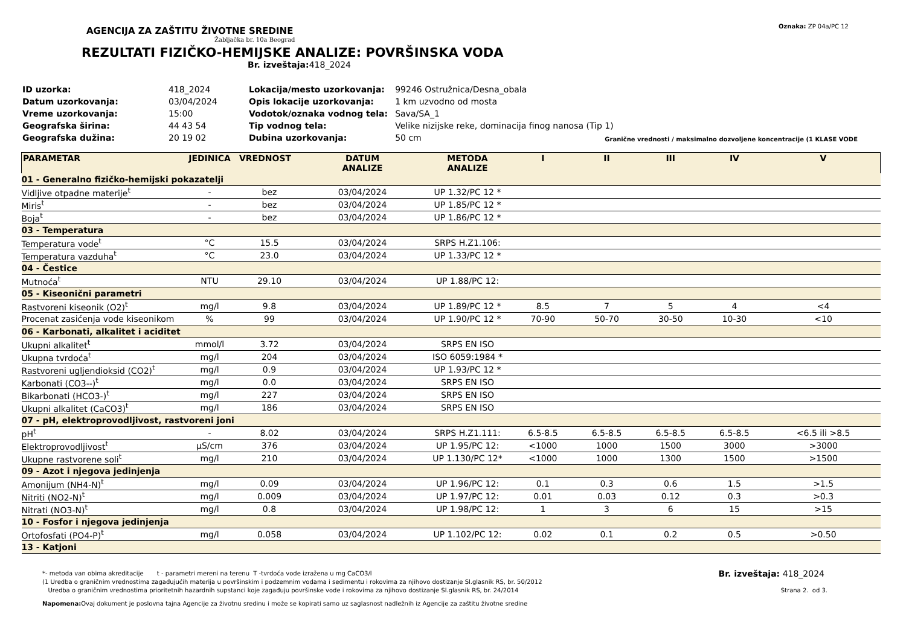AGENCIJA ZA ZAŠTITU ŽIVOTNE SREDINE
Žabljačka br. 10a Beograd
REZULTATI FIZIČKO-HEMIJSKE ANALIZE: POVRŠINSKA VODA
Br. izveštaja: 418_2024
Oznaka: ZP 04a/PC 12
| ID uzorka: | 418_2024 |
| Datum uzorkovanja: | 03/04/2024 |
| Vreme uzorkovanja: | 15:00 |
| Geografska širina: | 44 43 54 |
| Geografska dužina: | 20 19 02 |
| Lokacija/mesto uzorkovanja: | 99246 Ostružnica/Desna_obala |
| Opis lokacije uzorkovanja: | 1 km uzvodno od mosta |
| Vodotok/oznaka vodnog tela: | Sava/SA_1 |
| Tip vodnog tela: | Velike nizijske reke, dominacija finog nanosa (Tip 1) |
| Dubina uzorkovanja: | 50 cm |
Granične vrednosti / maksimalno dozvoljene koncentracije (1 KLASE VODE
| PARAMETAR | JEDINICA | VREDNOST | DATUM ANALIZE | METODA ANALIZE | I | II | III | IV | V |
| --- | --- | --- | --- | --- | --- | --- | --- | --- | --- |
| 01 - Generalno fizičko-hemijski pokazatelji | | | | | | | | | |
| Vidljive otpadne materije<sup>t</sup> | - | bez | 03/04/2024 | UP 1.32/PC 12 * | | | | | |
| Miris<sup>t</sup> | - | bez | 03/04/2024 | UP 1.85/PC 12 * | | | | | |
| Boja<sup>t</sup> | - | bez | 03/04/2024 | UP 1.86/PC 12 * | | | | | |
| 03 - Temperatura | | | | | | | | | |
| Temperatura vode<sup>t</sup> | °C | 15.5 | 03/04/2024 | SRPS H.Z1.106: | | | | | |
| Temperatura vazduha<sup>t</sup> | °C | 23.0 | 03/04/2024 | UP 1.33/PC 12 * | | | | | |
| 04 - Čestice | | | | | | | | | |
| Mutnoća<sup>t</sup> | NTU | 29.10 | 03/04/2024 | UP 1.88/PC 12: | | | | | |
| 05 - Kiseonični parametri | | | | | | | | | |
| Rastvoreni kiseonik (O2)<sup>t</sup> | mg/l | 9.8 | 03/04/2024 | UP 1.89/PC 12 * | 8.5 | 7 | 5 | 4 | <4 |
| Procenat zasićenja vode kiseonikom | % | 99 | 03/04/2024 | UP 1.90/PC 12 * | 70-90 | 50-70 | 30-50 | 10-30 | <10 |
| 06 - Karbonati, alkalitet i aciditet | | | | | | | | | |
| Ukupni alkalitet<sup>t</sup> | mmol/l | 3.72 | 03/04/2024 | SRPS EN ISO | | | | | |
| Ukupna tvrdoća<sup>t</sup> | mg/l | 204 | 03/04/2024 | ISO 6059:1984 * | | | | | |
| Rastvoreni ugljendioksid (CO2)<sup>t</sup> | mg/l | 0.9 | 03/04/2024 | UP 1.93/PC 12 * | | | | | |
| Karbonati (CO3--)<sup>t</sup> | mg/l | 0.0 | 03/04/2024 | SRPS EN ISO | | | | | |
| Bikarbonati (HCO3-)<sup>t</sup> | mg/l | 227 | 03/04/2024 | SRPS EN ISO | | | | | |
| Ukupni alkalitet (CaCO3)<sup>t</sup> | mg/l | 186 | 03/04/2024 | SRPS EN ISO | | | | | |
| 07 - pH, elektroprovodljivost, rastvoreni joni | | | | | | | | | |
| pH<sup>t</sup> | - | 8.02 | 03/04/2024 | SRPS H.Z1.111: | 6.5-8.5 | 6.5-8.5 | 6.5-8.5 | 6.5-8.5 | <6.5 ili >8.5 |
| Elektroprovodljivost<sup>t</sup> | µS/cm | 376 | 03/04/2024 | UP 1.95/PC 12: | <1000 | 1000 | 1500 | 3000 | >3000 |
| Ukupne rastvorene soli<sup>t</sup> | mg/l | 210 | 03/04/2024 | UP 1.130/PC 12* | <1000 | 1000 | 1300 | 1500 | >1500 |
| 09 - Azot i njegova jedinjenja | | | | | | | | | |
| Amonijum (NH4-N)<sup>t</sup> | mg/l | 0.09 | 03/04/2024 | UP 1.96/PC 12: | 0.1 | 0.3 | 0.6 | 1.5 | >1.5 |
| Nitriti (NO2-N)<sup>t</sup> | mg/l | 0.009 | 03/04/2024 | UP 1.97/PC 12: | 0.01 | 0.03 | 0.12 | 0.3 | >0.3 |
| Nitrati (NO3-N)<sup>t</sup> | mg/l | 0.8 | 03/04/2024 | UP 1.98/PC 12: | 1 | 3 | 6 | 15 | >15 |
| 10 - Fosfor i njegova jedinjenja | | | | | | | | | |
| Ortofosfati (PO4-P)<sup>t</sup> | mg/l | 0.058 | 03/04/2024 | UP 1.102/PC 12: | 0.02 | 0.1 | 0.2 | 0.5 | >0.50 |
| 13 - Katjoni | | | | | | | | | |
*- metoda van obima akreditacije t - parametri mereni na terenu T -tvrdoća vode izražena u mg CaCO3/l
Br. izveštaja: 418_2024
(1 Uredba o graničnim vrednostima zagađujućih materija u površinskim i podzemnim vodama i sedimentu i rokovima za njihovo dostizanje Sl.glasnik RS, br. 50/2012
Uredba o graničnim vrednostima prioritetnih hazardnih supstanci koje zagađuju površinske vode i rokovima za njihovo dostizanje Sl.glasnik RS, br. 24/2014
Strana 2. od 3.
Napomena: Ovaj dokument je poslovna tajna Agencije za životnu sredinu i može se kopirati samo uz saglasnost nadležnih iz Agencije za zaštitu životne sredine